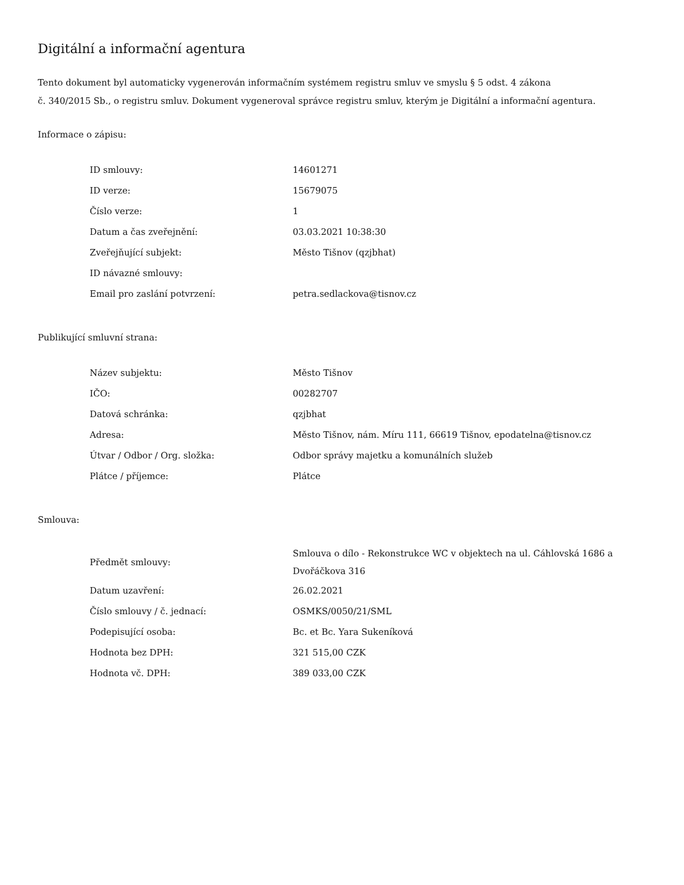Digitální a informační agentura
Tento dokument byl automaticky vygenerován informačním systémem registru smluv ve smyslu § 5 odst. 4 zákona
č. 340/2015 Sb., o registru smluv. Dokument vygeneroval správce registru smluv, kterým je Digitální a informační agentura.
Informace o zápisu:
| ID smlouvy: | 14601271 |
| ID verze: | 15679075 |
| Číslo verze: | 1 |
| Datum a čas zveřejnění: | 03.03.2021 10:38:30 |
| Zveřejňující subjekt: | Město Tišnov (qzjbhat) |
| ID návazné smlouvy: | |
| Email pro zaslání potvrzení: | petra.sedlackova@tisnov.cz |
Publikující smluvní strana:
| Název subjektu: | Město Tišnov |
| IČO: | 00282707 |
| Datová schránka: | qzjbhat |
| Adresa: | Město Tišnov, nám. Míru 111, 66619 Tišnov, epodatelna@tisnov.cz |
| Útvar / Odbor / Org. složka: | Odbor správy majetku a komunálních služeb |
| Plátce / příjemce: | Plátce |
Smlouva:
| Předmět smlouvy: | Smlouva o dílo - Rekonstrukce WC v objektech na ul. Cáhlovská 1686 a Dvořáčkova 316 |
| Datum uzavření: | 26.02.2021 |
| Číslo smlouvy / č. jednací: | OSMKS/0050/21/SML |
| Podepisující osoba: | Bc. et Bc. Yara Sukeníková |
| Hodnota bez DPH: | 321 515,00 CZK |
| Hodnota vč. DPH: | 389 033,00 CZK |